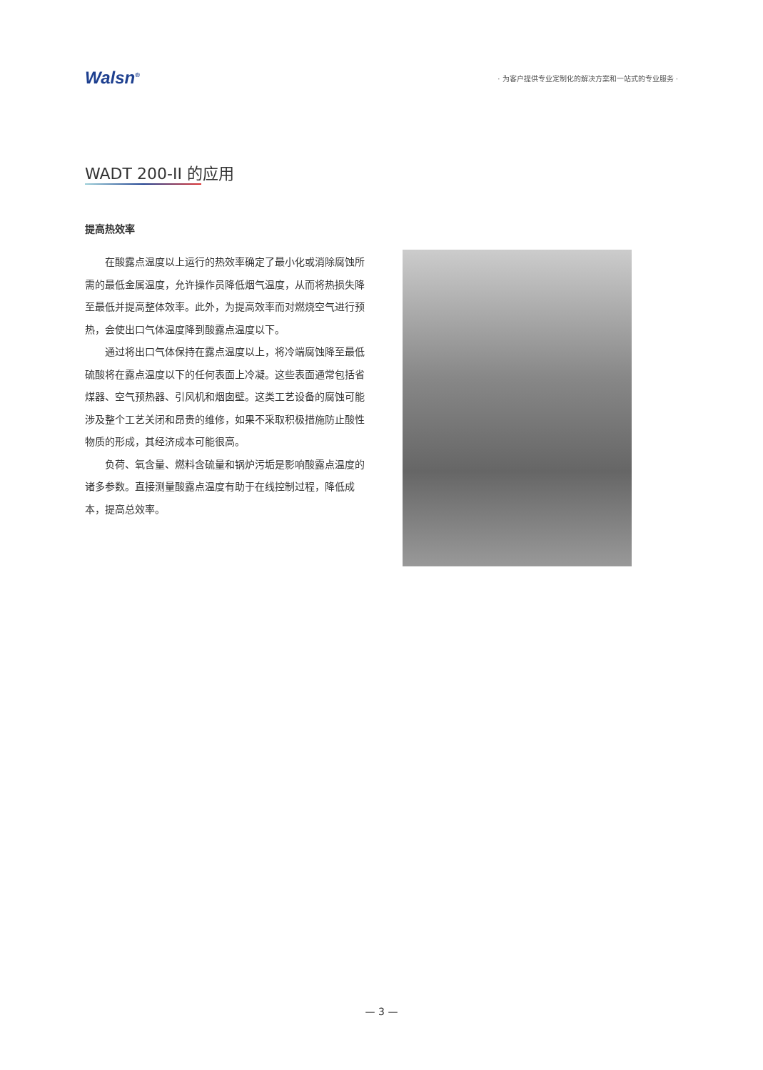Walsn<sup>®</sup>
· 为客户提供专业定制化的解决方案和一站式的专业服务 ·
WADT 200-II 的应用
提高热效率
在酸露点温度以上运行的热效率确定了最小化或消除腐蚀所需的最低金属温度，允许操作员降低烟气温度，从而将热损失降至最低并提高整体效率。此外，为提高效率而对燃烧空气进行预热，会使出口气体温度降到酸露点温度以下。
通过将出口气体保持在露点温度以上，将冷端腐蚀降至最低硫酸将在露点温度以下的任何表面上冷凝。这些表面通常包括省煤器、空气预热器、引风机和烟囱壁。这类工艺设备的腐蚀可能涉及整个工艺关闭和昂贵的维修，如果不采取积极措施防止酸性物质的形成，其经济成本可能很高。
负荷、氧含量、燃料含硫量和锅炉污垢是影响酸露点温度的诸多参数。直接测量酸露点温度有助于在线控制过程，降低成本，提高总效率。
— 3 —